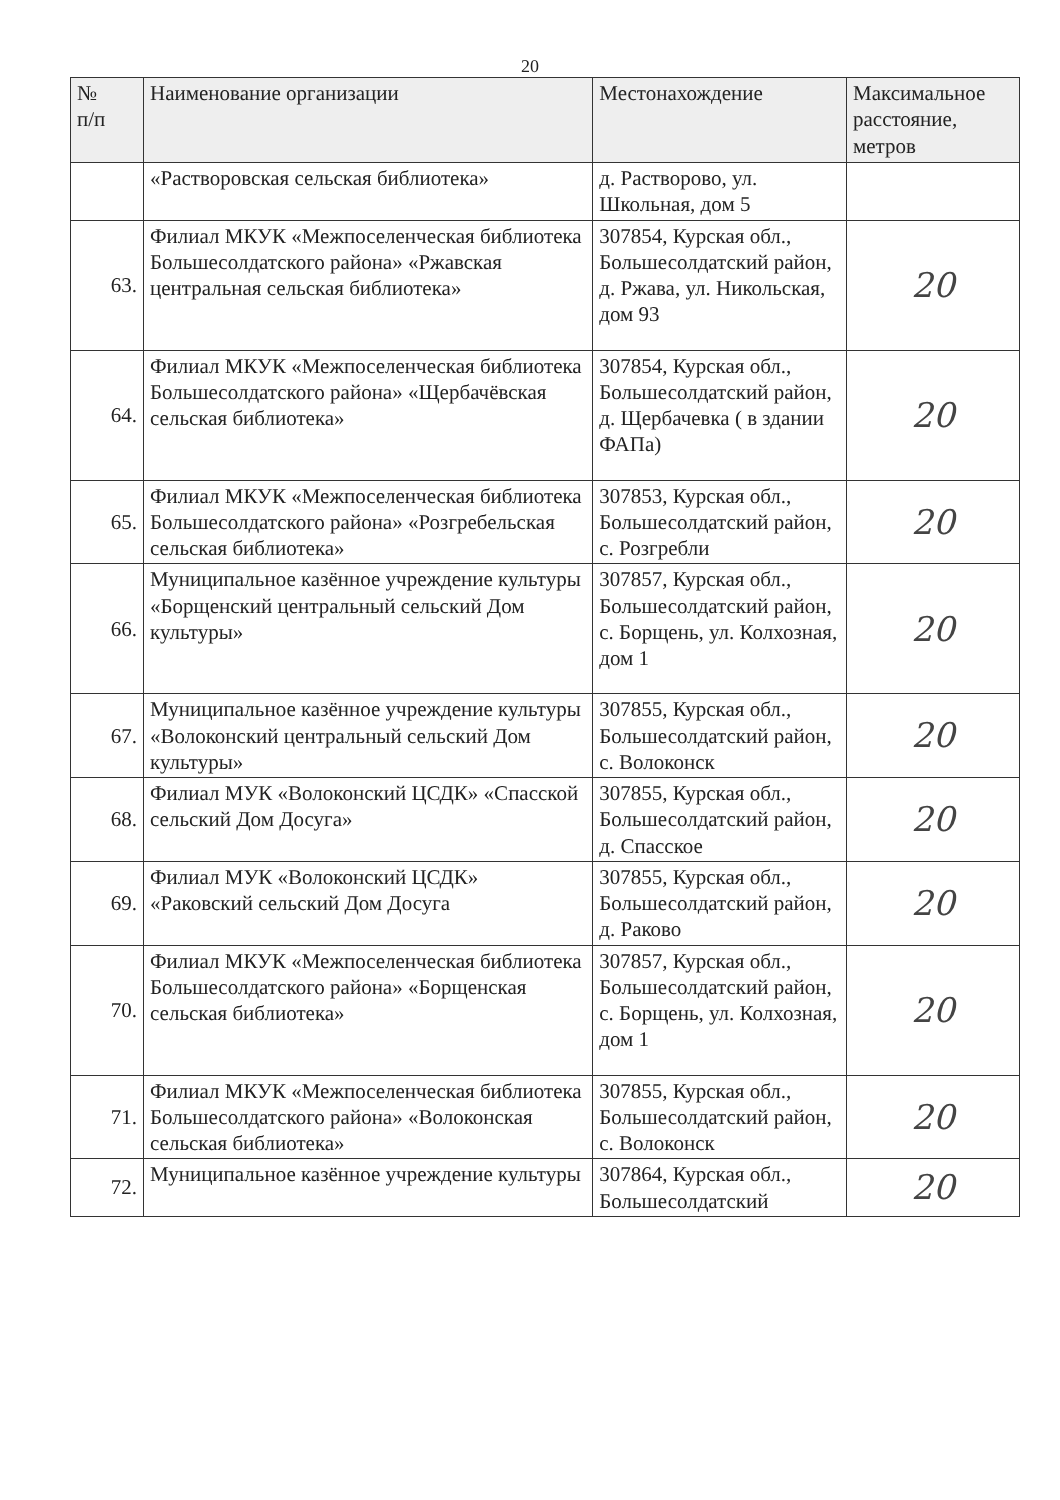20
| № п/п | Наименование организации | Местонахождение | Максимальное расстояние, метров |
| --- | --- | --- | --- |
| | «Растворовская сельская библиотека» | д. Растворово, ул. Школьная, дом 5 | |
| 63. | Филиал МКУК «Межпоселенческая библиотека Большесолдатского района» «Ржавская центральная сельская библиотека» | 307854, Курская обл., Большесолдатский район, д. Ржава, ул. Никольская, дом 93 | 20 |
| 64. | Филиал МКУК «Межпоселенческая библиотека Большесолдатского района» «Щербачёвская сельская библиотека» | 307854, Курская обл., Большесолдатский район, д. Щербачевка ( в здании ФАПа) | 20 |
| 65. | Филиал МКУК «Межпоселенческая библиотека Большесолдатского района» «Розгребельская сельская библиотека» | 307853, Курская обл., Большесолдатский район, с. Розгребли | 20 |
| 66. | Муниципальное казённое учреждение культуры «Борщенский центральный сельский Дом культуры» | 307857, Курская обл., Большесолдатский район, с. Борщень, ул. Колхозная, дом 1 | 20 |
| 67. | Муниципальное казённое учреждение культуры «Волоконский центральный сельский Дом культуры» | 307855, Курская обл., Большесолдатский район, с. Волоконск | 20 |
| 68. | Филиал МУК «Волоконский ЦСДК» «Спасской сельский Дом Досуга» | 307855, Курская обл., Большесолдатский район, д. Спасское | 20 |
| 69. | Филиал МУК «Волоконский ЦСДК» «Раковский сельский Дом Досуга | 307855, Курская обл., Большесолдатский район, д. Раково | 20 |
| 70. | Филиал МКУК «Межпоселенческая библиотека Большесолдатского района» «Борщенская сельская библиотека» | 307857, Курская обл., Большесолдатский район, с. Борщень, ул. Колхозная, дом 1 | 20 |
| 71. | Филиал МКУК «Межпоселенческая библиотека Большесолдатского района» «Волоконская сельская библиотека» | 307855, Курская обл., Большесолдатский район, с. Волоконск | 20 |
| 72. | Муниципальное казённое учреждение культуры | 307864, Курская обл., Большесолдатский | 20 |